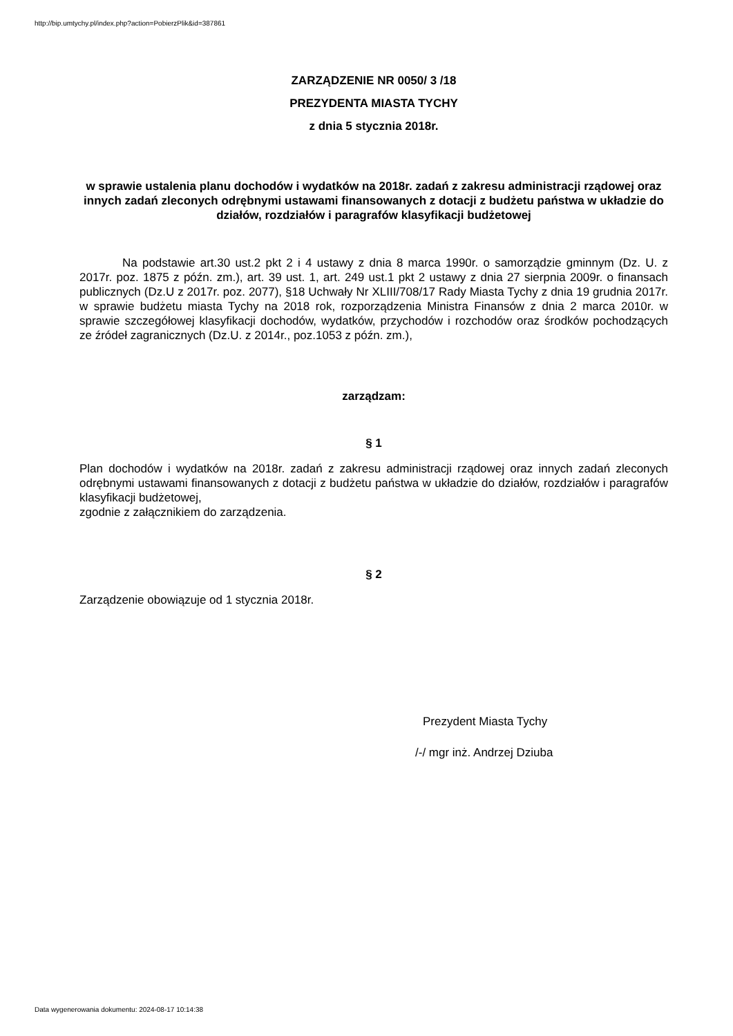http://bip.umtychy.pl/index.php?action=PobierzPlik&id=387861
ZARZĄDZENIE NR 0050/ 3 /18
PREZYDENTA MIASTA TYCHY
z dnia 5 stycznia 2018r.
w sprawie ustalenia planu dochodów i wydatków na 2018r. zadań z zakresu administracji rządowej oraz innych zadań zleconych odrębnymi ustawami finansowanych z dotacji z budżetu państwa w układzie do działów, rozdziałów i paragrafów klasyfikacji budżetowej
Na podstawie art.30 ust.2 pkt 2 i 4 ustawy z dnia 8 marca 1990r. o samorządzie gminnym (Dz. U. z 2017r. poz. 1875 z późn. zm.), art. 39 ust. 1, art. 249 ust.1 pkt 2 ustawy z dnia 27 sierpnia 2009r. o finansach publicznych (Dz.U z 2017r. poz. 2077), §18 Uchwały Nr XLIII/708/17 Rady Miasta Tychy z dnia 19 grudnia 2017r. w sprawie budżetu miasta Tychy na 2018 rok, rozporządzenia Ministra Finansów z dnia 2 marca 2010r. w sprawie szczegółowej klasyfikacji dochodów, wydatków, przychodów i rozchodów oraz środków pochodzących ze źródeł zagranicznych (Dz.U. z 2014r., poz.1053 z późn. zm.),
zarządzam:
§ 1
Plan dochodów i wydatków na 2018r. zadań z zakresu administracji rządowej oraz innych zadań zleconych odrębnymi ustawami finansowanych z dotacji z budżetu państwa w układzie do działów, rozdziałów i paragrafów klasyfikacji budżetowej,
zgodnie z załącznikiem do zarządzenia.
§ 2
Zarządzenie obowiązuje od 1 stycznia 2018r.
Prezydent Miasta Tychy
/-/ mgr inż. Andrzej Dziuba
Data wygenerowania dokumentu: 2024-08-17 10:14:38